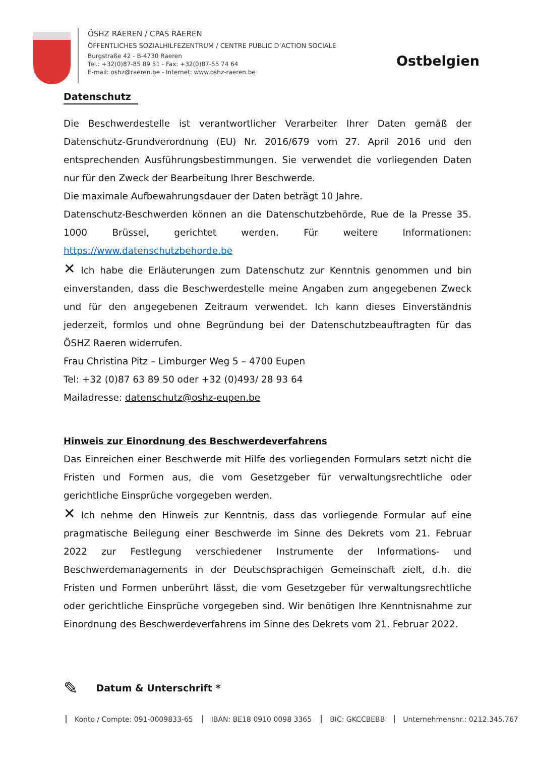ÖSHZ RAEREN / CPAS RAEREN
ÖFFENTLICHES SOZIALHILFEZENTRUM / CENTRE PUBLIC D’ACTION SOCIALE
Burgstraße 42 - B-4730 Raeren
Tel.: +32(0)87-85 89 51 - Fax: +32(0)87-55 74 64
E-mail: oshz@raeren.be - Internet: www.oshz-raeren.be
Ostbelgien
Datenschutz
Die Beschwerdestelle ist verantwortlicher Verarbeiter Ihrer Daten gemäß der Datenschutz-Grundverordnung (EU) Nr. 2016/679 vom 27. April 2016 und den entsprechenden Ausführungsbestimmungen. Sie verwendet die vorliegenden Daten nur für den Zweck der Bearbeitung Ihrer Beschwerde.
Die maximale Aufbewahrungsdauer der Daten beträgt 10 Jahre.
Datenschutz-Beschwerden können an die Datenschutzbehörde, Rue de la Presse 35. 1000 Brüssel, gerichtet werden. Für weitere Informationen: https://www.datenschutzbehorde.be
✕ Ich habe die Erläuterungen zum Datenschutz zur Kenntnis genommen und bin einverstanden, dass die Beschwerdestelle meine Angaben zum angegebenen Zweck und für den angegebenen Zeitraum verwendet. Ich kann dieses Einverständnis jederzeit, formlos und ohne Begründung bei der Datenschutzbeauftragten für das ÖSHZ Raeren widerrufen.
Frau Christina Pitz – Limburger Weg 5 – 4700 Eupen
Tel: +32 (0)87 63 89 50 oder +32 (0)493/ 28 93 64
Mailadresse: datenschutz@oshz-eupen.be
Hinweis zur Einordnung des Beschwerdeverfahrens
Das Einreichen einer Beschwerde mit Hilfe des vorliegenden Formulars setzt nicht die Fristen und Formen aus, die vom Gesetzgeber für verwaltungsrechtliche oder gerichtliche Einsprüche vorgegeben werden.
✕ Ich nehme den Hinweis zur Kenntnis, dass das vorliegende Formular auf eine pragmatische Beilegung einer Beschwerde im Sinne des Dekrets vom 21. Februar 2022 zur Festlegung verschiedener Instrumente der Informations- und Beschwerdemanagements in der Deutschsprachigen Gemeinschaft zielt, d.h. die Fristen und Formen unberührt lässt, die vom Gesetzgeber für verwaltungsrechtliche oder gerichtliche Einsprüche vorgegeben sind. Wir benötigen Ihre Kenntnisnahme zur Einordnung des Beschwerdeverfahrens im Sinne des Dekrets vom 21. Februar 2022.
✎ Datum & Unterschrift *
Konto / Compte: 091-0009833-65 IBAN: BE18 0910 0098 3365 BIC: GKCCBEBB Unternehmensnr.: 0212.345.767